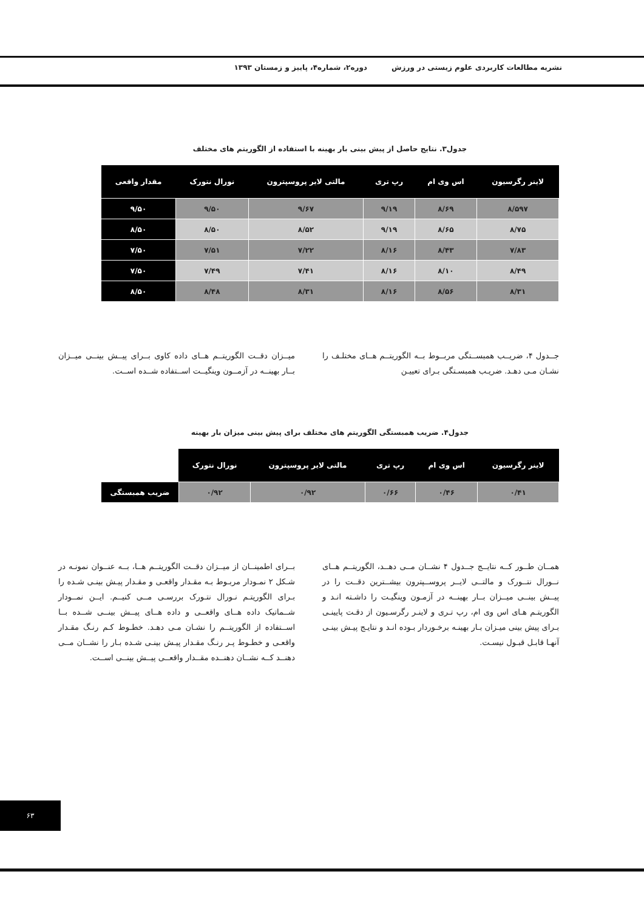نشریه مطالعات کاربردی علوم زیستی در ورزش دوره۲، شماره۴، پاییز و زمستان ۱۳۹۳
جدول۳. نتایج حاصل از پیش بینی بار بهینه با استفاده از الگوریتم های مختلف
| لاینر رگرسیون | اس وی ام | رپ تری | مالتی لایر پروسپترون | نورال نتورک | مقدار واقعی |
| --- | --- | --- | --- | --- | --- |
| ۸/۵۹۷ | ۸/۶۹ | ۹/۱۹ | ۹/۶۷ | ۹/۵۰ | ۹/۵۰ |
| ۸/۷۵ | ۸/۶۵ | ۹/۱۹ | ۸/۵۲ | ۸/۵۰ | ۸/۵۰ |
| ۷/۸۳ | ۸/۴۳ | ۸/۱۶ | ۷/۲۲ | ۷/۵۱ | ۷/۵۰ |
| ۸/۴۹ | ۸/۱۰ | ۸/۱۶ | ۷/۴۱ | ۷/۴۹ | ۷/۵۰ |
| ۸/۳۱ | ۸/۵۶ | ۸/۱۶ | ۸/۳۱ | ۸/۴۸ | ۸/۵۰ |
جــدول ۴، ضریــب همبســتگی مربــوط بــه الگوریتــم هــای مختلـف را نشـان مـی دهـد. ضریـب همبسـتگی بـرای تعییـن
میــزان دقــت الگوریتــم هــای داده کاوی بــرای پیــش بینــی میــزان بــار بهینــه در آزمــون وینگیــت اســتفاده شــده اســت.
جدول۴. ضریب همبستگی الگوریتم های مختلف برای پیش بینی میزان بار بهینه
| لاینر رگرسیون | اس وی ام | رپ تری | مالتی لایر پروسپترون | نورال نتورک | |
| --- | --- | --- | --- | --- | --- |
| ۰/۴۱ | ۰/۴۶ | ۰/۶۶ | ۰/۹۲ | ۰/۹۲ | ضریب همبستگی |
همــان طــور کــه نتایــج جــدول ۴ نشــان مــی دهــد، الگوریتــم هــای نــورال نتــورک و مالتــی لایــر پروســپترون بیشــترین دقــت را در پیــش بینــی میــزان بــار بهینــه در آزمـون وینگیـت را داشـته انـد و الگوریتـم هـای اس وی ام، رپ تـری و لاینـر رگرسـیون از دقـت پایینـی بـرای پیش بینی میـزان بـار بهینـه برخـوردار بـوده انـد و نتایـج پیـش بینـی آنهـا قابـل قبـول نیسـت.
بــرای اطمینــان از میــزان دقــت الگوریتــم هــا، بــه عنــوان نمونـه در شـکل ۲ نمـودار مربـوط بـه مقـدار واقعـی و مقـدار پیـش بینـی شـده را بـرای الگوریتـم نـورال نتـورک بررسـی مــی کنیــم. ایــن نمــودار شــماتیک داده هــای واقعــی و داده هــای پیــش بینــی شــده بــا اســتفاده از الگوریتــم را نشـان مـی دهـد. خطـوط کـم رنـگ مقـدار واقعـی و خطـوط پـر رنـگ مقـدار پیـش بینـی شـده بـار را نشــان مــی دهنــد کــه نشــان دهنــده مقــدار واقعــی پیــش بینــی اســت.
۶۳